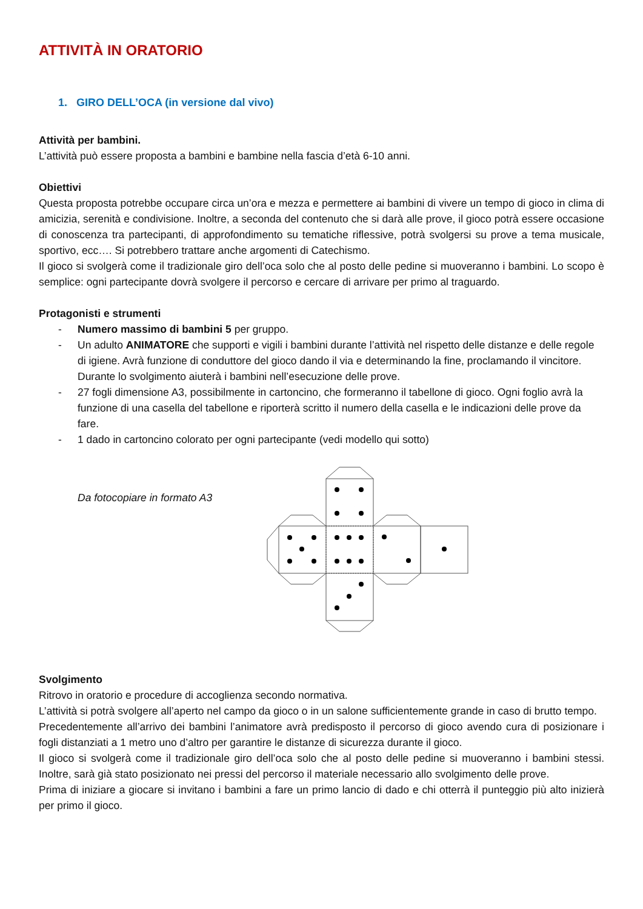ATTIVITÀ IN ORATORIO
1. GIRO DELL’OCA (in versione dal vivo)
Attività per bambini.
L’attività può essere proposta a bambini e bambine nella fascia d’età 6-10 anni.
Obiettivi
Questa proposta potrebbe occupare circa un’ora e mezza e permettere ai bambini di vivere un tempo di gioco in clima di amicizia, serenità e condivisione. Inoltre, a seconda del contenuto che si darà alle prove, il gioco potrà essere occasione di conoscenza tra partecipanti, di approfondimento su tematiche riflessive, potrà svolgersi su prove a tema musicale, sportivo, ecc…. Si potrebbero trattare anche argomenti di Catechismo.
Il gioco si svolgerà come il tradizionale giro dell’oca solo che al posto delle pedine si muoveranno i bambini. Lo scopo è semplice: ogni partecipante dovrà svolgere il percorso e cercare di arrivare per primo al traguardo.
Protagonisti e strumenti
- Numero massimo di bambini 5 per gruppo.
- Un adulto ANIMATORE che supporti e vigili i bambini durante l’attività nel rispetto delle distanze e delle regole di igiene. Avrà funzione di conduttore del gioco dando il via e determinando la fine, proclamando il vincitore. Durante lo svolgimento aiuterà i bambini nell’esecuzione delle prove.
- 27 fogli dimensione A3, possibilmente in cartoncino, che formeranno il tabellone di gioco. Ogni foglio avrà la funzione di una casella del tabellone e riporterà scritto il numero della casella e le indicazioni delle prove da fare.
- 1 dado in cartoncino colorato per ogni partecipante (vedi modello qui sotto)
Da fotocopiare in formato A3
Svolgimento
Ritrovo in oratorio e procedure di accoglienza secondo normativa.
L’attività si potrà svolgere all’aperto nel campo da gioco o in un salone sufficientemente grande in caso di brutto tempo.
Precedentemente all’arrivo dei bambini l’animatore avrà predisposto il percorso di gioco avendo cura di posizionare i fogli distanziati a 1 metro uno d’altro per garantire le distanze di sicurezza durante il gioco.
Il gioco si svolgerà come il tradizionale giro dell’oca solo che al posto delle pedine si muoveranno i bambini stessi. Inoltre, sarà già stato posizionato nei pressi del percorso il materiale necessario allo svolgimento delle prove.
Prima di iniziare a giocare si invitano i bambini a fare un primo lancio di dado e chi otterrà il punteggio più alto inizierà per primo il gioco.